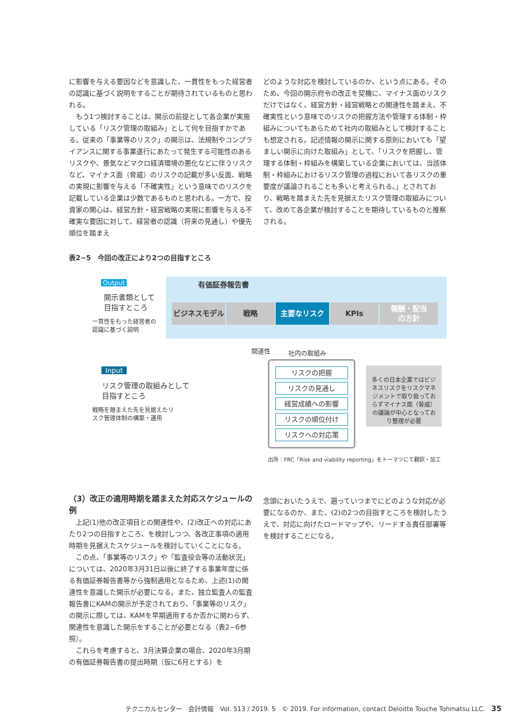に影響を与える要因などを意識した、一貫性をもった経営者の認識に基づく説明をすることが期待されているものと思われる。
　もう1つ検討することは、開示の前提として各企業が実施している「リスク管理の取組み」として何を目指すかである。従来の「事業等のリスク」の開示は、法規制やコンプライアンスに関する事業遂行にあたって発生する可能性のあるリスクや、景気などマクロ経済環境の悪化などに伴うリスクなど、マイナス面（脅威）のリスクの記載が多い反面、戦略の実現に影響を与える「不確実性」という意味でのリスクを記載している企業は少数であるものと思われる。一方で、投資家の関心は、経営方針・経営戦略の実現に影響を与える不確実な要因に対して、経営者の認識（将来の見通し）や優先順位を踏まえ
どのような対応を検討しているのか、という点にある。そのため、今回の開示府令の改正を契機に、マイナス面のリスクだけではなく、経営方針・経営戦略との関連性を踏まえ、不確実性という意味でのリスクの把握方法や管理する体制・枠組みについてもあらためて社内の取組みとして検討することも想定される。記述情報の開示に関する原則においても「望ましい開示に向けた取組み」として、「リスクを把握し、管理する体制・枠組みを構築している企業においては、当該体制・枠組みにおけるリスク管理の過程において各リスクの重要度が議論されることも多いと考えられる。」とされており、戦略を踏まえた先を見据えたリスク管理の取組みについて、改めて各企業が検討することを期待しているものと推察される。
表2−5　今回の改正により2つの目指すところ
Output
開示書類として
目指すところ
一貫性をもった経営者の
認識に基づく説明
有価証券報告書
ビジネスモデル 戦略 主要なリスク KPIs
報酬・配当
の方針
関連性 社内の取組み
Input
リスク管理の取組みとして
目指すところ
戦略を踏まえた先を見据えたリ
スク管理体制の構築・運用
リスクの把握
リスクの見通し
経営成績への影響
リスクの順位付け
リスクへの対応策
多くの日本企業ではビジネスリスクをリスクマネジメントで取り扱っておらずマイナス面（脅威）の議論が中心となっており整理が必要
出所：FRC「Risk and viability reporting」をトーマツにて翻訳・加工
（3）改正の適用時期を踏まえた対応スケジュールの例
　上記(1)他の改正項目との関連性や、(2)改正への対応にあたり2つの目指すところ、を検討しつつ、各改正事項の適用時期を見据えたスケジュールを検討していくことになる。
　この点、「事業等のリスク」や「監査役会等の活動状況」については、2020年3月31日以後に終了する事業年度に係る有価証券報告書等から強制適用となるため、上述(1)の関連性を意識した開示が必要になる。また、独立監査人の監査報告書にKAMの開示が予定されており、「事業等のリスク」の開示に際しては、KAMを早期適用するか否かに関わらず、関連性を意識した開示をすることが必要となる（表2−6参照）。
　これらを考慮すると、3月決算企業の場合、2020年3月期の有価証券報告書の提出時期（仮に6月とする）を
念頭においたうえで、遡っていつまでにどのような対応が必要になるのか、また、(2)の2つの目指すところを検討したうえで、対応に向けたロードマップや、リードする責任部署等を検討することになる。
テクニカルセンター　会計情報　Vol. 513 / 2019. 5　© 2019. For information, contact Deloitte Touche Tohmatsu LLC.　35